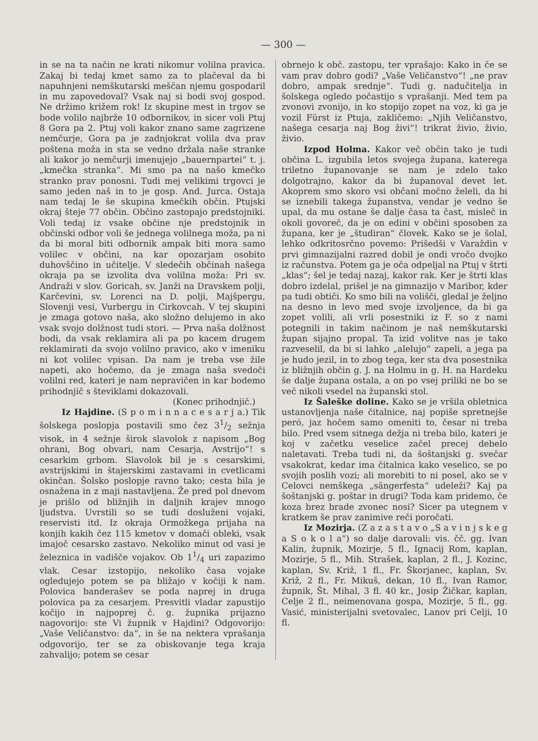— 300 —
in se na ta način ne krati nikomur volilna pravica. Zakaj bi tedaj kmet samo za to plačeval da bi napuhnjeni nemškutarski meščan njemu gospodaril in mu zapovedoval? Vsak naj si bodi svoj gospod. Ne držimo križem rok! Iz skupine mest in trgov se bode volilo najbrže 10 odbornikov, in sicer voli Ptuj 8 Gora pa 2. Ptuj voli kakor znano same zagrizene nemčurje, Gora pa je zadnjokrat volila dva prav poštena moža in sta se vedno držala naše stranke ali kakor jo nemčurji imenujejo „bauernpartei“ t. j. „kmečka stranka“. Mi smo pa na našo kmečko stranko prav ponosni. Tudi mej velikimi trgovci je samo jeden naš in to je gosp. And. Jurca. Ostaja nam tedaj le še skupina kmečkih občin. Ptujski okraj šteje 77 občin. Občino zastopajo predstojniki. Voli tedaj iz vsake občine nje predstojnik in občinski odbor voli še jednega volilnega moža, pa ni da bi moral biti odbornik ampak biti mora samo volilec v občini, na kar opozarjam osobito duhovščino in učitelje. V sledečih občinah našega okraja pa se izvolita dva volilna moža: Pri sv. Andraži v slov. Goricah, sv. Janži na Dravskem polji, Karčevini, sv. Lorenci na D. polji, Majšpergu, Slovenji vesi, Vurbergu in Cirkovcah. V tej skupini je zmaga gotovo naša, ako složno delujemo in ako vsak svojo dolžnost tudi stori. — Prva naša dolžnost bodi, da vsak reklamira ali pa po kacem drugem reklamirati da svojo volilno pravico, ako v imeniku ni kot volilec vpisan. Da nam je treba vse žile napeti, ako hočemo, da je zmaga naša svedoči volilni red, kateri je nam nepravičen in kar bodemo prihodnjič s števiklami dokazovali.
(Konec prihodnjič.)
Iz Hajdine. (S p o m i n n a c e s a r j a.) Tik šolskega poslopja postavili smo čez 31/2 sežnja visok, in 4 sežnje širok slavolok z napisom „Bog ohrani, Bog obvari, nam Cesarja, Avstrijo“! s cesarkim grbom. Slavolok bil je s cesarskimi, avstrijskimi in štajerskimi zastavami in cvetlicami okinčan. Šolsko poslopje ravno tako; cesta bila je osnažena in z maji nastavljena. Že pred pol dnevom je prišlo od bližnjih in daljnih krajev mnogo ljudstva. Uvrstili so se tudi dosluženi vojaki, reservisti itd. Iz okraja Ormožkega prijaha na konjih kakih čez 115 kmetov v domači obleki, vsak imajoč cesarsko zastavo. Nekoliko minut od vasi je železnica in vadišče vojakov. Ob 11/4 uri zapazimo vlak. Cesar izstopijo, nekoliko časa vojake ogledujejo potem se pa bližajo v kočiji k nam. Polovica banderašev se poda naprej in druga polovica pa za cesarjem. Presvitli vladar zapustijo kočijo in najpoprej č. g. župnika prijazno nagovorijo: ste Vi župnik v Hajdini? Odgovorijo: „Vaše Veličanstvo: da“, in še na nektera vprašanja odgovorijo, ter se za obiskovanje tega kraja zahvalijo; potem se cesar
obrnejo k obč. zastopu, ter vprašajo: Kako in če se vam prav dobro godi? „Vaše Veličanstvo“! „ne prav dobro, ampak srednje“. Tudi g. nadučitelja in šolskega ogledo počastijo s vprašanji. Med tem pa zvonovi zvonijo, in ko stopijo zopet na voz, ki ga je vozil Fürst iz Ptuja, zakličemo: „Njih Veličanstvo, našega cesarja naj Bog živi“! trikrat živio, živio, živio.
Izpod Holma. Kakor več občin tako je tudi občina L. izgubila letos svojega župana, katerega triletno županovanje se nam je zdelo tako dolgotrajno, kakor da bi županoval devet let. Akoprem smo skoro vsi občani močno želeli, da bi se iznebili takega županstva, vendar je vedno še upal, da mu ostane še dalje časa ta čast, misleč in okoli govoreč, da je on edini v občini sposoben za župana, ker je „študiran“ človek. Kako se je šolal, lehko odkritosrčno povemo: Prišedši v Varaždin v prvi gimnazijalni razred dobil je ondi vročo dvojko iz računstva. Potem ga je oča odpeljal na Ptuj v štrti „klas“; šel je tedaj nazaj, kakor rak. Ker je štrti klas dobro izdelal, prišel je na gimnazijo v Maribor, kder pa tudi obtiči. Ko smo bili na volišči, gledal je željno na desno in levo med svoje izvoljence, da bi ga zopet volili, ali vrli posestniki iz F. so z nami potegnili in takim načinom je naš nemškutarski župan sijajno propal. Ta izid volitve nas je tako razveselil, da bi si lahko „alelujo“ zapeli, a jega pa je hudo jezil, in to zbog tega, ker sta dva posestnika iz bližnjih občin g. J. na Holmu in g. H. na Hardeku še dalje župana ostala, a on po vsej priliki ne bo se več nikoli vsedel na županski stol.
Iz Šaleške doline. Kako se je vršila obletnica ustanovljenja naše čitalnice, naj popiše spretnejše peró, jaz hočem samo omeniti to, česar ni treba bilo. Pred vsem sitnega dežja ni treba bilo, kateri je koj v začetku veselice začel precej debelo naletavati. Treba tudi ni, da šoštanjski g. svečar vsakokrat, kedar ima čitalnica kako veselico, se po svojih poslih vozi; ali morebiti to ni posel, ako se v Celovci nemškega „sängerfesta“ udeleži? Kaj pa šoštanjski g. poštar in drugi? Toda kam pridemo, če koza brez brade zvonec nosi? Sicer pa utegnem v kratkem še prav zanimive reči poročati.
Iz Mozirja. (Z a z a s t a v o „S a v i n j s k e g a S o k o l a“) so dalje darovali: vis. čč. gg. Ivan Kalin, župnik, Mozirje, 5 fl., Ignacij Rom, kaplan, Mozirje, 5 fl., Mih. Strašek, kaplan, 2 fl., J. Kozinc, kaplan, Sv. Križ, 1 fl., Fr. Škorjanec, kaplan, Sv. Križ, 2 fl., Fr. Mikuš, dekan, 10 fl., Ivan Ramor, župnik, Št. Mihal, 3 fl. 40 kr., Josip Žičkar, kaplan, Celje 2 fl., neimenovana gospa, Mozirje, 5 fl., gg. Vasić, ministerijalni svetovalec, Lanov pri Celji, 10 fl.